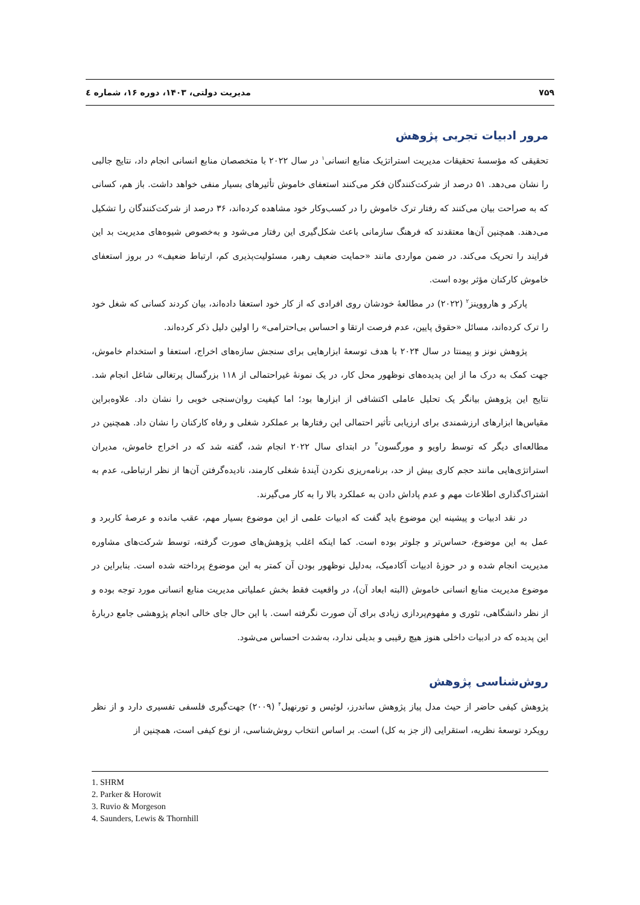۷۵۹ مدیریت دولتی، ۱۴۰۳، دوره ۱۶، شماره ٤
مرور ادبیات تجربی پژوهش
تحقیقی که مؤسسۀ تحقیقات مدیریت استراتژیک منابع انسانی<sup>۱</sup> در سال ۲۰۲۲ با متخصصان منابع انسانی انجام داد، نتایج جالبی را نشان می‌دهد. ۵۱ درصد از شرکت‌کنندگان فکر می‌کنند استعفای خاموش تأثیرهای بسیار منفی خواهد داشت. باز هم، کسانی که به صراحت بیان می‌کنند که رفتار ترک خاموش را در کسب‌وکار خود مشاهده کرده‌اند، ۳۶ درصد از شرکت‌کنندگان را تشکیل می‌دهند. همچنین آن‌ها معتقدند که فرهنگ سازمانی باعث شکل‌گیری این رفتار می‌شود و به‌خصوص شیوه‌های مدیریت بد این فرایند را تحریک می‌کند. در ضمن مواردی مانند «حمایت ضعیف رهبر، مسئولیت‌پذیری کم، ارتباط ضعیف» در بروز استعفای خاموش کارکنان مؤثر بوده است.
پارکر و هارووینز<sup>۲</sup> (۲۰۲۲) در مطالعۀ خودشان روی افرادی که از کار خود استعفا داده‌اند، بیان کردند کسانی که شغل خود را ترک کرده‌اند، مسائل «حقوق پایین، عدم فرصت ارتقا و احساس بی‌احترامی» را اولین دلیل ذکر کرده‌اند.
پژوهش نونز و پیمنتا در سال ۲۰۲۴ با هدف توسعۀ ابزارهایی برای سنجش سازه‌های اخراج، استعفا و استخدام خاموش، جهت کمک به درک ما از این پدیده‌های نوظهور محل کار، در یک نمونۀ غیراحتمالی از ۱۱۸ بزرگسال پرتغالی شاغل انجام شد. نتایج این پژوهش بیانگر یک تحلیل عاملی اکتشافی از ابزارها بود؛ اما کیفیت روان‌سنجی خوبی را نشان داد. علاوه‌براین مقیاس‌ها ابزارهای ارزشمندی برای ارزیابی تأثیر احتمالی این رفتارها بر عملکرد شغلی و رفاه کارکنان را نشان داد. همچنین در مطالعه‌ای دیگر که توسط راویو و مورگسون<sup>۳</sup> در ابتدای سال ۲۰۲۲ انجام شد، گفته شد که در اخراج خاموش، مدیران استراتژی‌هایی مانند حجم کاری بیش از حد، برنامه‌ریزی نکردن آیندۀ شغلی کارمند، نادیده‌گرفتن آن‌ها از نظر ارتباطی، عدم به اشتراک‌گذاری اطلاعات مهم و عدم پاداش دادن به عملکرد بالا را به کار می‌گیرند.
در نقد ادبیات و پیشینه این موضوع باید گفت که ادبیات علمی از این موضوع بسیار مهم، عقب مانده و عرصۀ کاربرد و عمل به این موضوع، حساس‌تر و جلوتر بوده است. کما اینکه اغلب پژوهش‌های صورت گرفته، توسط شرکت‌های مشاوره مدیریت انجام شده و در حوزۀ ادبیات آکادمیک، به‌دلیل نوظهور بودن آن کمتر به این موضوع پرداخته شده است. بنابراین در موضوع مدیریت منابع انسانی خاموش (البته ابعاد آن)، در واقعیت فقط بخش عملیاتی مدیریت منابع انسانی مورد توجه بوده و از نظر دانشگاهی، تئوری و مفهوم‌پردازی زیادی برای آن صورت نگرفته است. با این حال جای خالی انجام پژوهشی جامع دربارۀ این پدیده که در ادبیات داخلی هنوز هیچ رقیبی و بدیلی ندارد، به‌شدت احساس می‌شود.
روش‌شناسی پژوهش
پژوهش کیفی حاضر از حیث مدل پیاز پژوهش ساندرز، لوئیس و تورنهیل<sup>۴</sup> (۲۰۰۹) جهت‌گیری فلسفی تفسیری دارد و از نظر رویکرد توسعۀ نظریه، استقرایی (از جز به کل) است. بر اساس انتخاب روش‌شناسی، از نوع کیفی است، همچنین از
1. SHRM
2. Parker & Horowit
3. Ruvio & Morgeson
4. Saunders, Lewis & Thornhill